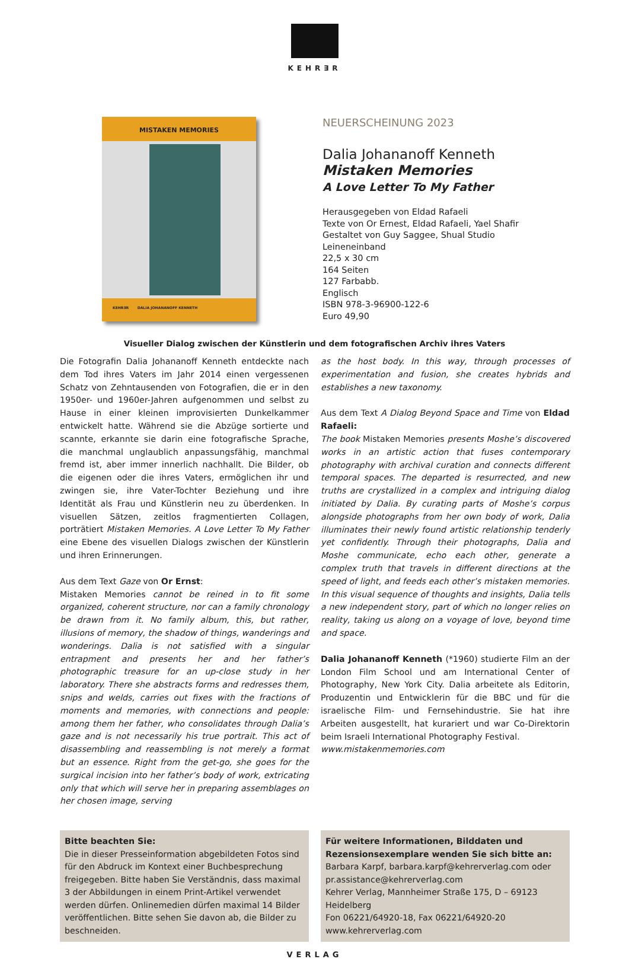KEHR∃R
MISTAKEN MEMORIES
KEHR∃R DALIA JOHANANOFF KENNETH
NEUERSCHEINUNG 2023
Dalia Johananoff Kenneth
Mistaken Memories
A Love Letter To My Father
Herausgegeben von Eldad Rafaeli
Texte von Or Ernest, Eldad Rafaeli, Yael Shafir
Gestaltet von Guy Saggee, Shual Studio
Leineneinband
22,5 x 30 cm
164 Seiten
127 Farbabb.
Englisch
ISBN 978-3-96900-122-6
Euro 49,90
Visueller Dialog zwischen der Künstlerin und dem fotografischen Archiv ihres Vaters
Die Fotografin Dalia Johananoff Kenneth entdeckte nach dem Tod ihres Vaters im Jahr 2014 einen vergessenen Schatz von Zehntausenden von Fotografien, die er in den 1950er- und 1960er-Jahren aufgenommen und selbst zu Hause in einer kleinen improvisierten Dunkelkammer entwickelt hatte. Während sie die Abzüge sortierte und scannte, erkannte sie darin eine fotografische Sprache, die manchmal unglaublich anpassungsfähig, manchmal fremd ist, aber immer innerlich nachhallt. Die Bilder, ob die eigenen oder die ihres Vaters, ermöglichen ihr und zwingen sie, ihre Vater-Tochter Beziehung und ihre Identität als Frau und Künstlerin neu zu überdenken. In visuellen Sätzen, zeitlos fragmentierten Collagen, porträtiert Mistaken Memories. A Love Letter To My Father eine Ebene des visuellen Dialogs zwischen der Künstlerin und ihren Erinnerungen.
Aus dem Text Gaze von Or Ernst:
Mistaken Memories cannot be reined in to fit some organized, coherent structure, nor can a family chronology be drawn from it. No family album, this, but rather, illusions of memory, the shadow of things, wanderings and wonderings. Dalia is not satisfied with a singular entrapment and presents her and her father’s photographic treasure for an up-close study in her laboratory. There she abstracts forms and redresses them, snips and welds, carries out fixes with the fractions of moments and memories, with connections and people: among them her father, who consolidates through Dalia’s gaze and is not necessarily his true portrait. This act of disassembling and reassembling is not merely a format but an essence. Right from the get-go, she goes for the surgical incision into her father’s body of work, extricating only that which will serve her in preparing assemblages on her chosen image, serving
as the host body. In this way, through processes of experimentation and fusion, she creates hybrids and establishes a new taxonomy.
Aus dem Text A Dialog Beyond Space and Time von Eldad Rafaeli:
The book Mistaken Memories presents Moshe’s discovered works in an artistic action that fuses contemporary photography with archival curation and connects different temporal spaces. The departed is resurrected, and new truths are crystallized in a complex and intriguing dialog initiated by Dalia. By curating parts of Moshe’s corpus alongside photographs from her own body of work, Dalia illuminates their newly found artistic relationship tenderly yet confidently. Through their photographs, Dalia and Moshe communicate, echo each other, generate a complex truth that travels in different directions at the speed of light, and feeds each other’s mistaken memories. In this visual sequence of thoughts and insights, Dalia tells a new independent story, part of which no longer relies on reality, taking us along on a voyage of love, beyond time and space.
Dalia Johananoff Kenneth (*1960) studierte Film an der London Film School und am International Center of Photography, New York City. Dalia arbeitete als Editorin, Produzentin und Entwicklerin für die BBC und für die israelische Film- und Fernsehindustrie. Sie hat ihre Arbeiten ausgestellt, hat kurariert und war Co-Direktorin beim Israeli International Photography Festival.
www.mistakenmemories.com
Bitte beachten Sie:
Die in dieser Presseinformation abgebildeten Fotos sind für den Abdruck im Kontext einer Buchbesprechung freigegeben. Bitte haben Sie Verständnis, dass maximal 3 der Abbildungen in einem Print-Artikel verwendet werden dürfen. Onlinemedien dürfen maximal 14 Bilder veröffentlichen. Bitte sehen Sie davon ab, die Bilder zu beschneiden.
Für weitere Informationen, Bilddaten und Rezensionsexemplare wenden Sie sich bitte an:
Barbara Karpf, barbara.karpf@kehrerverlag.com oder pr.assistance@kehrerverlag.com
Kehrer Verlag, Mannheimer Straße 175, D – 69123 Heidelberg
Fon 06221/64920-18, Fax 06221/64920-20
www.kehrerverlag.com
VERLAG